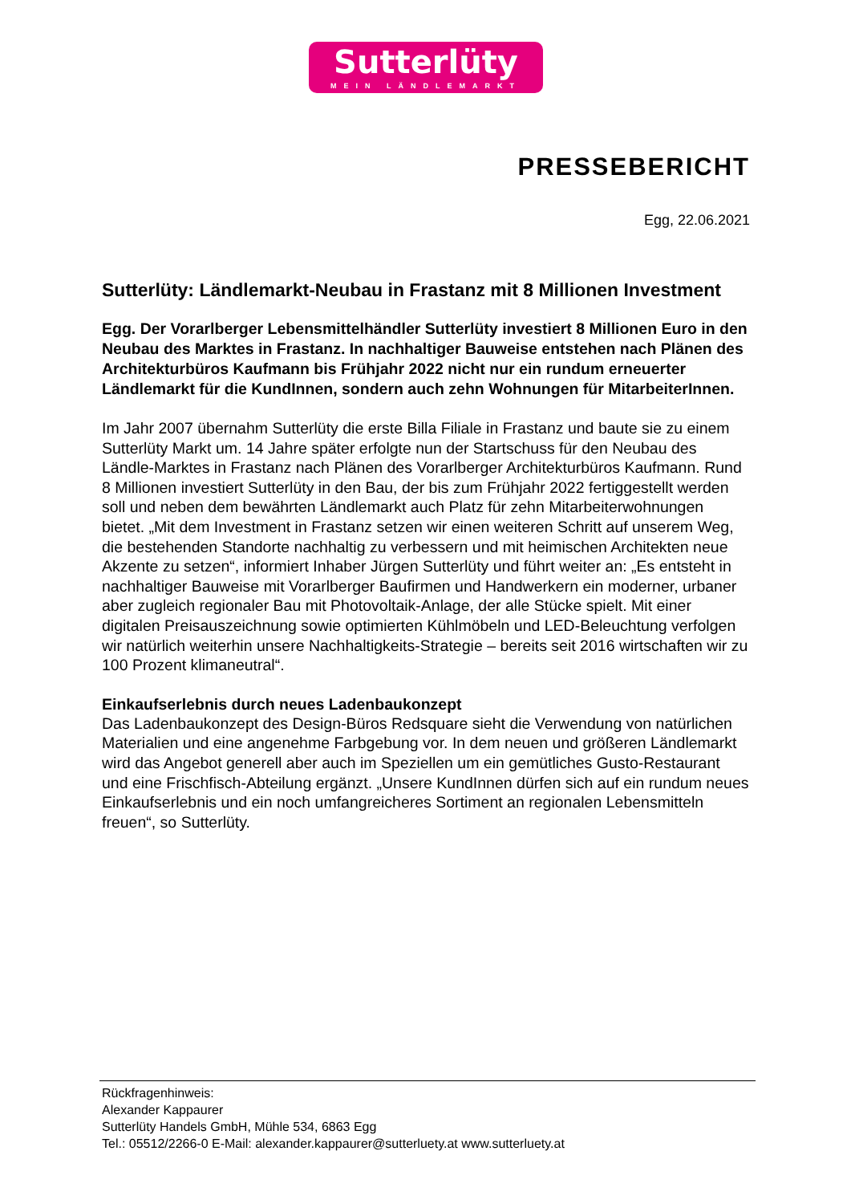Sutterlüty
MEIN LÄNDLEMARKT
PRESSEBERICHT
Egg, 22.06.2021
Sutterlüty: Ländlemarkt-Neubau in Frastanz mit 8 Millionen Investment
Egg. Der Vorarlberger Lebensmittelhändler Sutterlüty investiert 8 Millionen Euro in den Neubau des Marktes in Frastanz. In nachhaltiger Bauweise entstehen nach Plänen des Architekturbüros Kaufmann bis Frühjahr 2022 nicht nur ein rundum erneuerter Ländlemarkt für die KundInnen, sondern auch zehn Wohnungen für MitarbeiterInnen.
Im Jahr 2007 übernahm Sutterlüty die erste Billa Filiale in Frastanz und baute sie zu einem Sutterlüty Markt um. 14 Jahre später erfolgte nun der Startschuss für den Neubau des Ländle-Marktes in Frastanz nach Plänen des Vorarlberger Architekturbüros Kaufmann. Rund 8 Millionen investiert Sutterlüty in den Bau, der bis zum Frühjahr 2022 fertiggestellt werden soll und neben dem bewährten Ländlemarkt auch Platz für zehn Mitarbeiterwohnungen bietet. „Mit dem Investment in Frastanz setzen wir einen weiteren Schritt auf unserem Weg, die bestehenden Standorte nachhaltig zu verbessern und mit heimischen Architekten neue Akzente zu setzen“, informiert Inhaber Jürgen Sutterlüty und führt weiter an: „Es entsteht in nachhaltiger Bauweise mit Vorarlberger Baufirmen und Handwerkern ein moderner, urbaner aber zugleich regionaler Bau mit Photovoltaik-Anlage, der alle Stücke spielt. Mit einer digitalen Preisauszeichnung sowie optimierten Kühlmöbeln und LED-Beleuchtung verfolgen wir natürlich weiterhin unsere Nachhaltigkeits-Strategie – bereits seit 2016 wirtschaften wir zu 100 Prozent klimaneutral“.
Einkaufserlebnis durch neues Ladenbaukonzept
Das Ladenbaukonzept des Design-Büros Redsquare sieht die Verwendung von natürlichen Materialien und eine angenehme Farbgebung vor. In dem neuen und größeren Ländlemarkt wird das Angebot generell aber auch im Speziellen um ein gemütliches Gusto-Restaurant und eine Frischfisch-Abteilung ergänzt. „Unsere KundInnen dürfen sich auf ein rundum neues Einkaufserlebnis und ein noch umfangreicheres Sortiment an regionalen Lebensmitteln freuen“, so Sutterlüty.
Rückfragenhinweis:
Alexander Kappaurer
Sutterlüty Handels GmbH, Mühle 534, 6863 Egg
Tel.: 05512/2266-0 E-Mail: alexander.kappaurer@sutterluety.at www.sutterluety.at